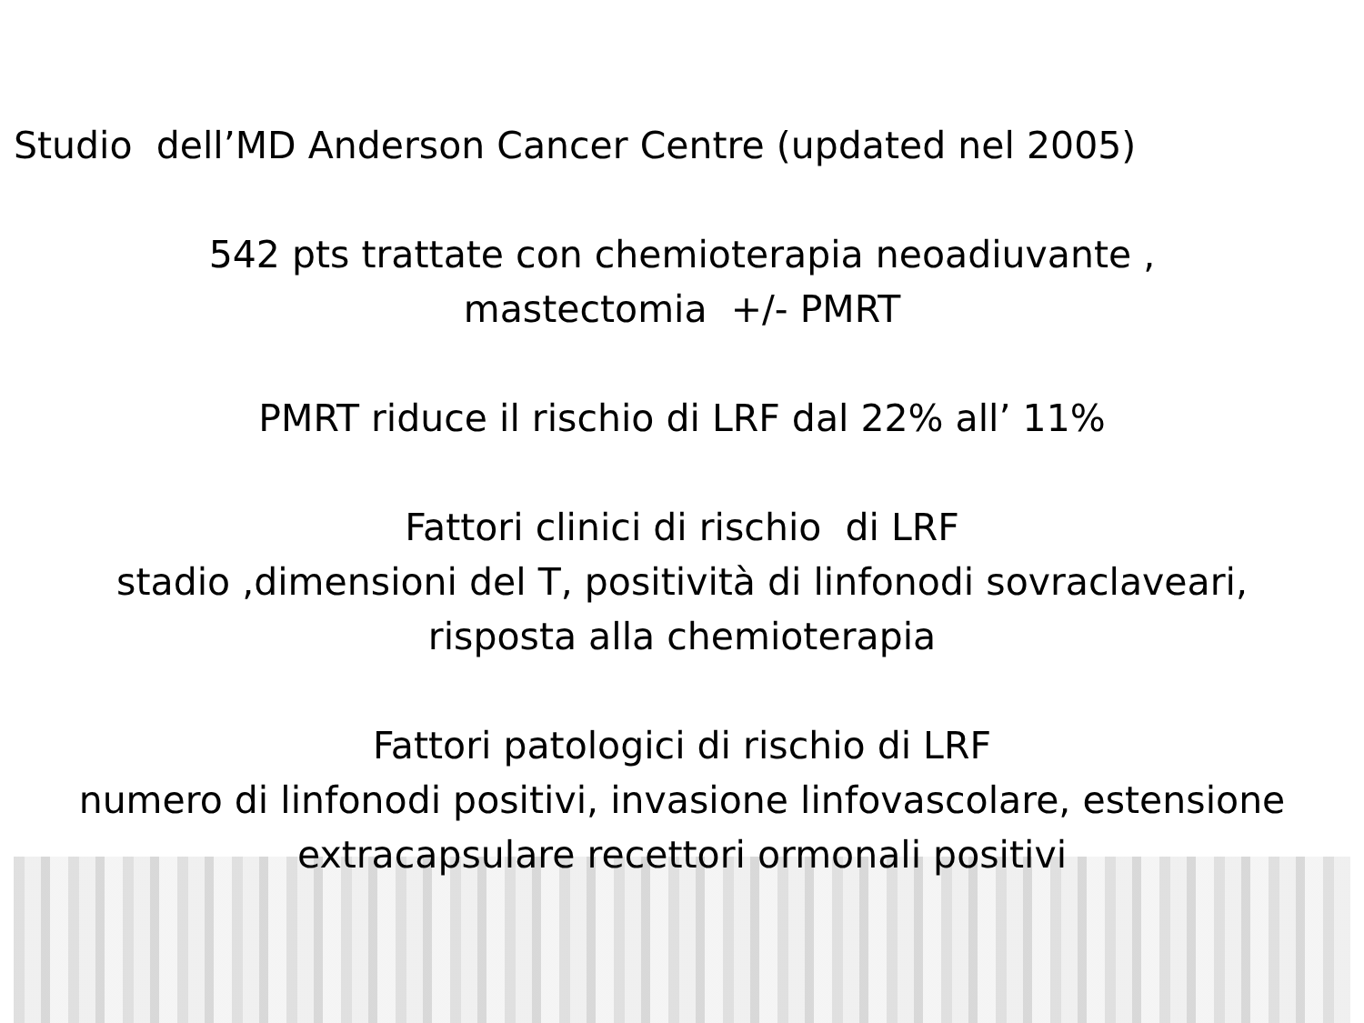Studio dell’MD Anderson Cancer Centre (updated nel 2005)
542 pts trattate con chemioterapia neoadiuvante ,
mastectomia +/- PMRT
PMRT riduce il rischio di LRF dal 22% all’ 11%
Fattori clinici di rischio di LRF
stadio ,dimensioni del T, positività di linfonodi sovraclaveari,
risposta alla chemioterapia
Fattori patologici di rischio di LRF
numero di linfonodi positivi, invasione linfovascolare, estensione
extracapsulare recettori ormonali positivi